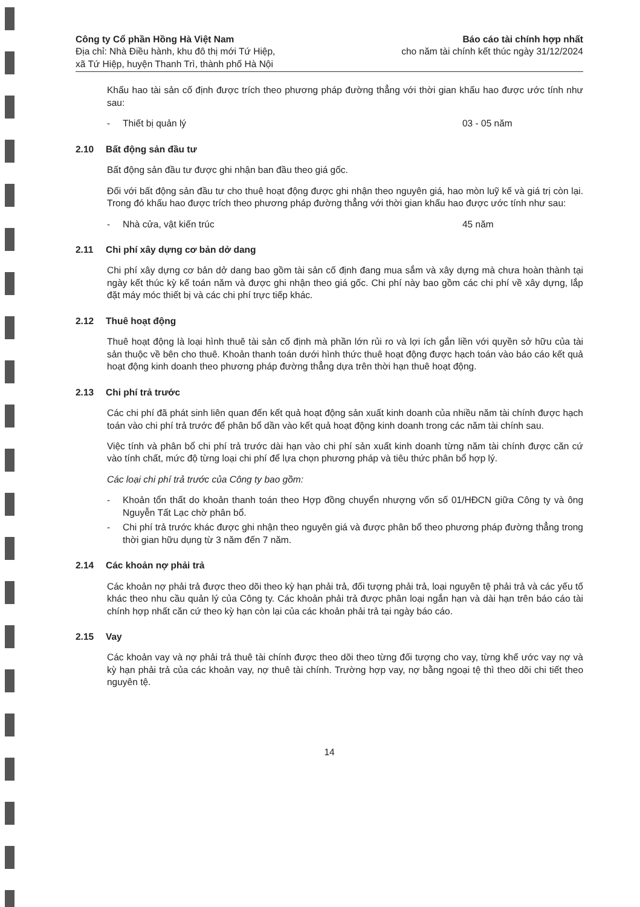Công ty Cổ phần Hồng Hà Việt Nam
Địa chỉ: Nhà Điều hành, khu đô thị mới Tứ Hiệp,
xã Tứ Hiệp, huyện Thanh Trì, thành phố Hà Nội
Báo cáo tài chính hợp nhất
cho năm tài chính kết thúc ngày 31/12/2024
Khấu hao tài sản cố định được trích theo phương pháp đường thẳng với thời gian khấu hao được ước tính như sau:
- Thiết bị quản lý 03 - 05 năm
2.10 Bất động sản đầu tư
Bất động sản đầu tư được ghi nhận ban đầu theo giá gốc.
Đối với bất động sản đầu tư cho thuê hoạt động được ghi nhận theo nguyên giá, hao mòn luỹ kế và giá trị còn lại. Trong đó khấu hao được trích theo phương pháp đường thẳng với thời gian khấu hao được ước tính như sau:
- Nhà cửa, vật kiến trúc 45 năm
2.11 Chi phí xây dựng cơ bản dở dang
Chi phí xây dựng cơ bản dở dang bao gồm tài sản cố định đang mua sắm và xây dựng mà chưa hoàn thành tại ngày kết thúc kỳ kế toán năm và được ghi nhận theo giá gốc. Chi phí này bao gồm các chi phí về xây dựng, lắp đặt máy móc thiết bị và các chi phí trực tiếp khác.
2.12 Thuê hoạt động
Thuê hoạt động là loại hình thuê tài sản cố định mà phần lớn rủi ro và lợi ích gắn liền với quyền sở hữu của tài sản thuộc về bên cho thuê. Khoản thanh toán dưới hình thức thuê hoạt động được hạch toán vào báo cáo kết quả hoạt động kinh doanh theo phương pháp đường thẳng dựa trên thời hạn thuê hoạt động.
2.13 Chi phí trả trước
Các chi phí đã phát sinh liên quan đến kết quả hoạt động sản xuất kinh doanh của nhiều năm tài chính được hạch toán vào chi phí trả trước để phân bổ dần vào kết quả hoạt động kinh doanh trong các năm tài chính sau.
Việc tính và phân bổ chi phí trả trước dài hạn vào chi phí sản xuất kinh doanh từng năm tài chính được căn cứ vào tính chất, mức độ từng loại chi phí để lựa chọn phương pháp và tiêu thức phân bổ hợp lý.
Các loại chi phí trả trước của Công ty bao gồm:
- Khoản tổn thất do khoản thanh toán theo Hợp đồng chuyển nhượng vốn số 01/HĐCN giữa Công ty và ông Nguyễn Tất Lạc chờ phân bổ.
- Chi phí trả trước khác được ghi nhận theo nguyên giá và được phân bổ theo phương pháp đường thẳng trong thời gian hữu dụng từ 3 năm đến 7 năm.
2.14 Các khoản nợ phải trả
Các khoản nợ phải trả được theo dõi theo kỳ hạn phải trả, đối tượng phải trả, loại nguyên tệ phải trả và các yếu tố khác theo nhu cầu quản lý của Công ty. Các khoản phải trả được phân loại ngắn hạn và dài hạn trên báo cáo tài chính hợp nhất căn cứ theo kỳ hạn còn lại của các khoản phải trả tại ngày báo cáo.
2.15 Vay
Các khoản vay và nợ phải trả thuê tài chính được theo dõi theo từng đối tượng cho vay, từng khế ước vay nợ và kỳ hạn phải trả của các khoản vay, nợ thuê tài chính. Trường hợp vay, nợ bằng ngoại tệ thì theo dõi chi tiết theo nguyên tệ.
14